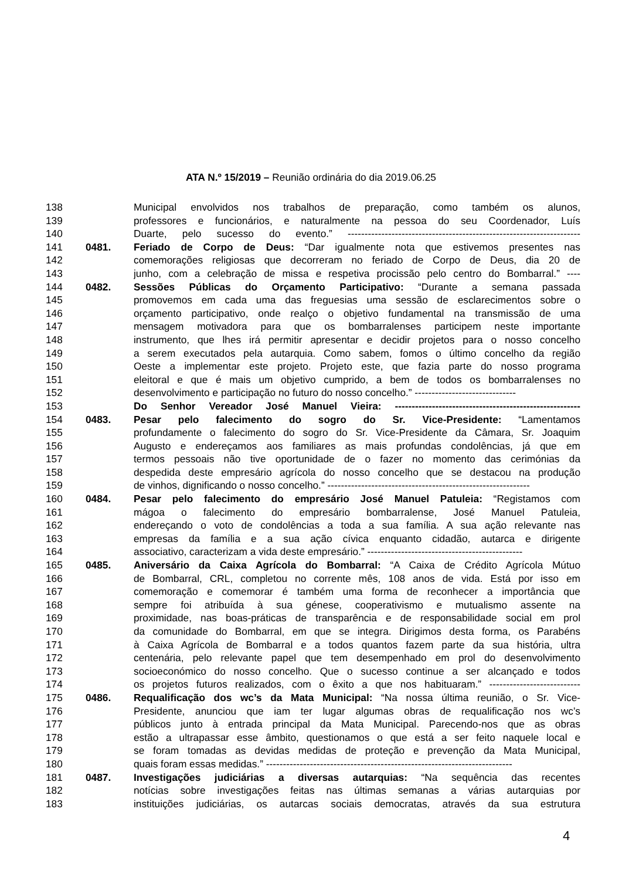ATA N.º 15/2019 – Reunião ordinária do dia 2019.06.25
138 Municipal envolvidos nos trabalhos de preparação, como também os alunos,
139 professores e funcionários, e naturalmente na pessoa do seu Coordenador, Luís
140 Duarte, pelo sucesso do evento.” ---------------------------------------------------------------------
141 0481. Feriado de Corpo de Deus: “Dar igualmente nota que estivemos presentes nas
142 comemorações religiosas que decorreram no feriado de Corpo de Deus, dia 20 de
143 junho, com a celebração de missa e respetiva procissão pelo centro do Bombarral.” ----
144 0482. Sessões Públicas do Orçamento Participativo: “Durante a semana passada
145 promovemos em cada uma das freguesias uma sessão de esclarecimentos sobre o
146 orçamento participativo, onde realço o objetivo fundamental na transmissão de uma
147 mensagem motivadora para que os bombarralenses participem neste importante
148 instrumento, que lhes irá permitir apresentar e decidir projetos para o nosso concelho
149 a serem executados pela autarquia. Como sabem, fomos o último concelho da região
150 Oeste a implementar este projeto. Projeto este, que fazia parte do nosso programa
151 eleitoral e que é mais um objetivo cumprido, a bem de todos os bombarralenses no
152 desenvolvimento e participação no futuro do nosso concelho.” ------------------------------
153 Do Senhor Vereador José Manuel Vieira: -------------------------------------------------------
154 0483. Pesar pelo falecimento do sogro do Sr. Vice-Presidente: “Lamentamos
155 profundamente o falecimento do sogro do Sr. Vice-Presidente da Câmara, Sr. Joaquim
156 Augusto e endereçamos aos familiares as mais profundas condolências, já que em
157 termos pessoais não tive oportunidade de o fazer no momento das cerimónias da
158 despedida deste empresário agrícola do nosso concelho que se destacou na produção
159 de vinhos, dignificando o nosso concelho.” ------------------------------------------------------------
160 0484. Pesar pelo falecimento do empresário José Manuel Patuleia: “Registamos com
161 mágoa o falecimento do empresário bombarralense, José Manuel Patuleia,
162 endereçando o voto de condolências a toda a sua família. A sua ação relevante nas
163 empresas da família e a sua ação cívica enquanto cidadão, autarca e dirigente
164 associativo, caracterizam a vida deste empresário.” ----------------------------------------------
165 0485. Aniversário da Caixa Agrícola do Bombarral: “A Caixa de Crédito Agrícola Mútuo
166 de Bombarral, CRL, completou no corrente mês, 108 anos de vida. Está por isso em
167 comemoração e comemorar é também uma forma de reconhecer a importância que
168 sempre foi atribuída à sua génese, cooperativismo e mutualismo assente na
169 proximidade, nas boas-práticas de transparência e de responsabilidade social em prol
170 da comunidade do Bombarral, em que se integra. Dirigimos desta forma, os Parabéns
171 à Caixa Agrícola de Bombarral e a todos quantos fazem parte da sua história, ultra
172 centenária, pelo relevante papel que tem desempenhado em prol do desenvolvimento
173 socioeconómico do nosso concelho. Que o sucesso continue a ser alcançado e todos
174 os projetos futuros realizados, com o êxito a que nos habituaram.” ---------------------------
175 0486. Requalificação dos wc’s da Mata Municipal: “Na nossa última reunião, o Sr. Vice-
176 Presidente, anunciou que iam ter lugar algumas obras de requalificação nos wc’s
177 públicos junto à entrada principal da Mata Municipal. Parecendo-nos que as obras
178 estão a ultrapassar esse âmbito, questionamos o que está a ser feito naquele local e
179 se foram tomadas as devidas medidas de proteção e prevenção da Mata Municipal,
180 quais foram essas medidas.” -------------------------------------------------------------------------
181 0487. Investigações judiciárias a diversas autarquias: “Na sequência das recentes
182 notícias sobre investigações feitas nas últimas semanas a várias autarquias por
183 instituições judiciárias, os autarcas sociais democratas, através da sua estrutura
4